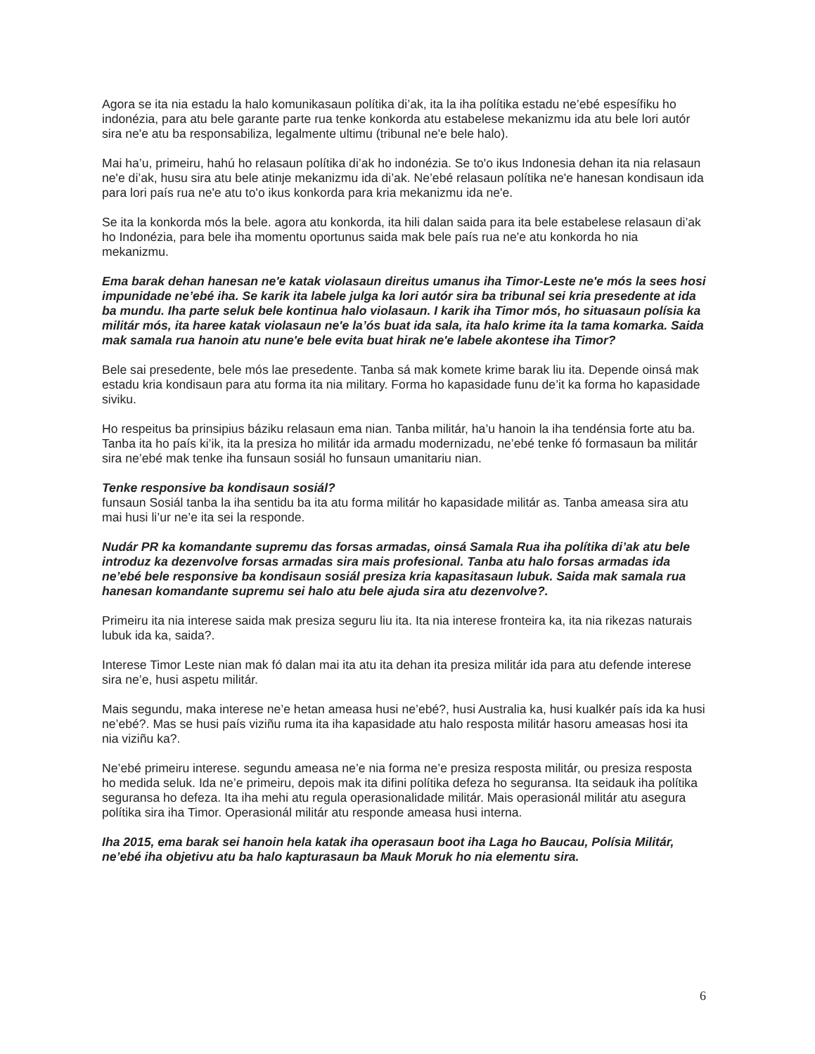Agora se ita nia estadu la halo komunikasaun polítika di’ak, ita la iha polítika estadu ne’ebé espesífiku ho indonézia, para atu bele garante parte rua tenke konkorda atu estabelese mekanizmu ida atu bele lori autór sira ne'e atu ba responsabiliza, legalmente ultimu (tribunal ne'e bele halo).
Mai ha’u, primeiru, hahú ho relasaun polítika di’ak ho indonézia. Se to'o ikus Indonesia dehan ita nia relasaun ne'e di’ak, husu sira atu bele atinje mekanizmu ida di’ak. Ne’ebé relasaun polítika ne'e hanesan kondisaun ida para lori país rua ne'e atu to'o ikus konkorda para kria mekanizmu ida ne'e.
Se ita la konkorda mós la bele. agora atu konkorda, ita hili dalan saida para ita bele estabelese relasaun di’ak ho Indonézia, para bele iha momentu oportunus saida mak bele país rua ne'e atu konkorda ho nia mekanizmu.
Ema barak dehan hanesan ne'e katak violasaun direitus umanus iha Timor-Leste ne'e mós la sees hosi impunidade ne’ebé iha. Se karik ita labele julga ka lori autór sira ba tribunal sei kria presedente at ida ba mundu. Iha parte seluk bele kontinua halo violasaun. I karik iha Timor mós, ho situasaun polísia ka militár mós, ita haree katak violasaun ne'e la’ós buat ida sala, ita halo krime ita la tama komarka. Saida mak samala rua hanoin atu nune'e bele evita buat hirak ne'e labele akontese iha Timor?
Bele sai presedente, bele mós lae presedente. Tanba sá mak komete krime barak liu ita. Depende oinsá mak estadu kria kondisaun para atu forma ita nia military. Forma ho kapasidade funu de’it ka forma ho kapasidade siviku.
Ho respeitus ba prinsipius báziku relasaun ema nian. Tanba militár, ha’u hanoin la iha tendénsia forte atu ba. Tanba ita ho país ki’ik, ita la presiza ho militár ida armadu modernizadu, ne’ebé tenke fó formasaun ba militár sira ne’ebé mak tenke iha funsaun sosiál ho funsaun umanitariu nian.
Tenke responsive ba kondisaun sosiál?
funsaun Sosiál tanba la iha sentidu ba ita atu forma militár ho kapasidade militár as. Tanba ameasa sira atu mai husi li’ur ne’e ita sei la responde.
Nudár PR ka komandante supremu das forsas armadas, oinsá Samala Rua iha polítika di’ak atu bele introduz ka dezenvolve forsas armadas sira mais profesional. Tanba atu halo forsas armadas ida ne’ebé bele responsive ba kondisaun sosiál presiza kria kapasitasaun lubuk. Saida mak samala rua hanesan komandante supremu sei halo atu bele ajuda sira atu dezenvolve?.
Primeiru ita nia interese saida mak presiza seguru liu ita. Ita nia interese fronteira ka, ita nia rikezas naturais lubuk ida ka, saida?.
Interese Timor Leste nian mak fó dalan mai ita atu ita dehan ita presiza militár ida para atu defende interese sira ne’e, husi aspetu militár.
Mais segundu, maka interese ne’e hetan ameasa husi ne’ebé?, husi Australia ka, husi kualkér país ida ka husi ne’ebé?. Mas se husi país viziñu ruma ita iha kapasidade atu halo resposta militár hasoru ameasas hosi ita nia viziñu ka?.
Ne’ebé primeiru interese. segundu ameasa ne’e nia forma ne’e presiza resposta militár, ou presiza resposta ho medida seluk. Ida ne’e primeiru, depois mak ita difini polítika defeza ho seguransa. Ita seidauk iha polítika seguransa ho defeza. Ita iha mehi atu regula operasionalidade militár. Mais operasionál militár atu asegura polítika sira iha Timor. Operasionál militár atu responde ameasa husi interna.
Iha 2015, ema barak sei hanoin hela katak iha operasaun boot iha Laga ho Baucau, Polísia Militár, ne’ebé iha objetivu atu ba halo kapturasaun ba Mauk Moruk ho nia elementu sira.
6